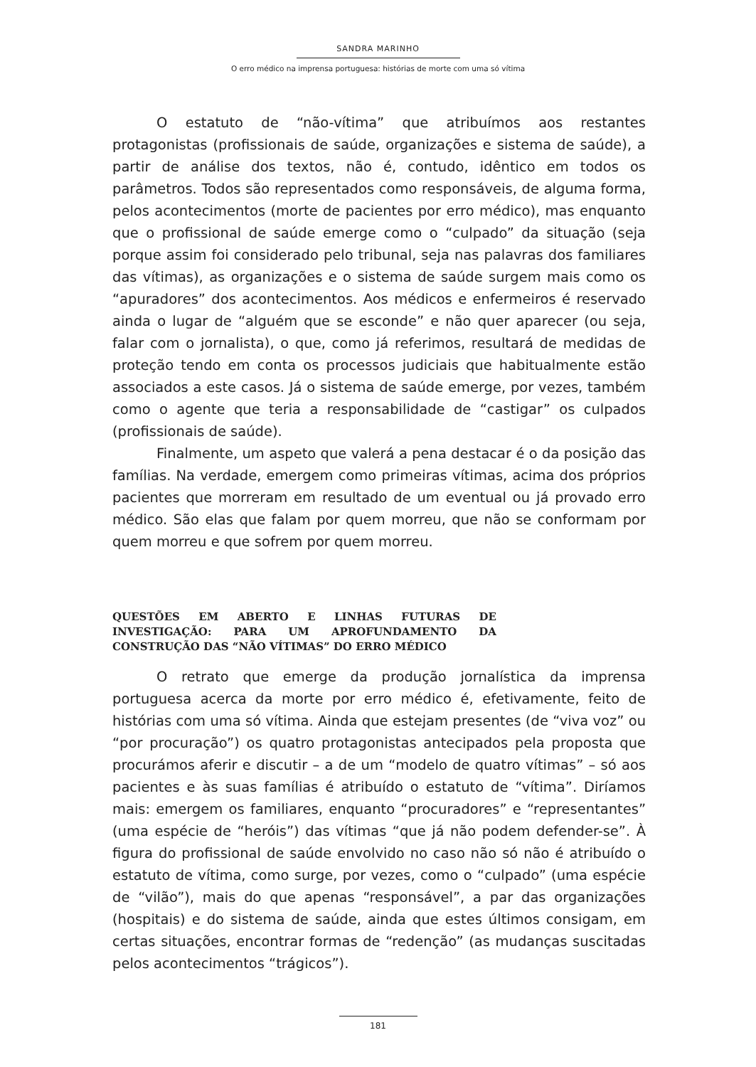SANDRA MARINHO
O erro médico na imprensa portuguesa: histórias de morte com uma só vítima
O estatuto de “não-vítima” que atribuímos aos restantes protagonistas (profissionais de saúde, organizações e sistema de saúde), a partir de análise dos textos, não é, contudo, idêntico em todos os parâmetros. Todos são representados como responsáveis, de alguma forma, pelos acontecimentos (morte de pacientes por erro médico), mas enquanto que o profissional de saúde emerge como o “culpado” da situação (seja porque assim foi considerado pelo tribunal, seja nas palavras dos familiares das vítimas), as organizações e o sistema de saúde surgem mais como os “apuradores” dos acontecimentos. Aos médicos e enfermeiros é reservado ainda o lugar de “alguém que se esconde” e não quer aparecer (ou seja, falar com o jornalista), o que, como já referimos, resultará de medidas de proteção tendo em conta os processos judiciais que habitualmente estão associados a este casos. Já o sistema de saúde emerge, por vezes, também como o agente que teria a responsabilidade de “castigar” os culpados (profissionais de saúde).
Finalmente, um aspeto que valerá a pena destacar é o da posição das famílias. Na verdade, emergem como primeiras vítimas, acima dos próprios pacientes que morreram em resultado de um eventual ou já provado erro médico. São elas que falam por quem morreu, que não se conformam por quem morreu e que sofrem por quem morreu.
QUESTÕES EM ABERTO E LINHAS FUTURAS DE INVESTIGAÇÃO: PARA UM APROFUNDAMENTO DA CONSTRUÇÃO DAS “NÃO VÍTIMAS” DO ERRO MÉDICO
O retrato que emerge da produção jornalística da imprensa portuguesa acerca da morte por erro médico é, efetivamente, feito de histórias com uma só vítima. Ainda que estejam presentes (de “viva voz” ou “por procuração”) os quatro protagonistas antecipados pela proposta que procurámos aferir e discutir – a de um “modelo de quatro vítimas” – só aos pacientes e às suas famílias é atribuído o estatuto de “vítima”. Diríamos mais: emergem os familiares, enquanto “procuradores” e “representantes” (uma espécie de “heróis”) das vítimas “que já não podem defender-se”. À figura do profissional de saúde envolvido no caso não só não é atribuído o estatuto de vítima, como surge, por vezes, como o “culpado” (uma espécie de “vilão”), mais do que apenas “responsável”, a par das organizações (hospitais) e do sistema de saúde, ainda que estes últimos consigam, em certas situações, encontrar formas de “redenção” (as mudanças suscitadas pelos acontecimentos “trágicos”).
181